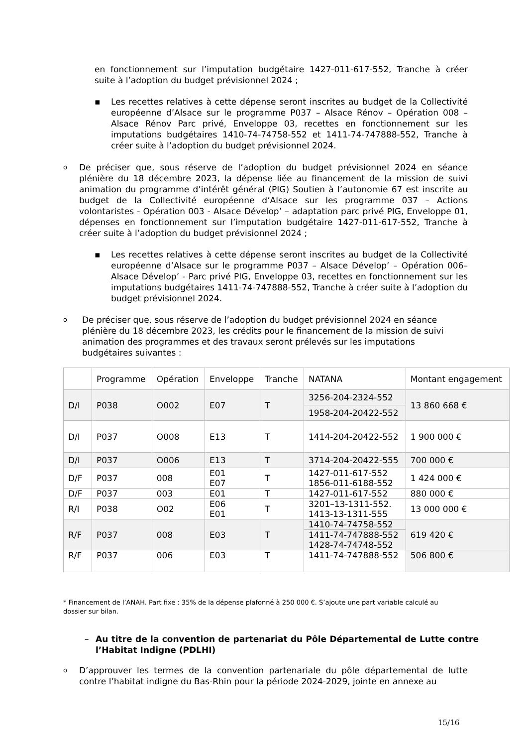en fonctionnement sur l’imputation budgétaire 1427-011-617-552, Tranche à créer suite à l’adoption du budget prévisionnel 2024 ;
▪ Les recettes relatives à cette dépense seront inscrites au budget de la Collectivité européenne d’Alsace sur le programme P037 – Alsace Rénov – Opération 008 – Alsace Rénov Parc privé, Enveloppe 03, recettes en fonctionnement sur les imputations budgétaires 1410-74-74758-552 et 1411-74-747888-552, Tranche à créer suite à l’adoption du budget prévisionnel 2024.
o De préciser que, sous réserve de l’adoption du budget prévisionnel 2024 en séance plénière du 18 décembre 2023, la dépense liée au financement de la mission de suivi animation du programme d’intérêt général (PIG) Soutien à l’autonomie 67 est inscrite au budget de la Collectivité européenne d’Alsace sur les programme 037 – Actions volontaristes - Opération 003 - Alsace Dévelop’ – adaptation parc privé PIG, Enveloppe 01, dépenses en fonctionnement sur l’imputation budgétaire 1427-011-617-552, Tranche à créer suite à l’adoption du budget prévisionnel 2024 ;
▪ Les recettes relatives à cette dépense seront inscrites au budget de la Collectivité européenne d’Alsace sur le programme P037 – Alsace Dévelop’ – Opération 006– Alsace Dévelop’ - Parc privé PIG, Enveloppe 03, recettes en fonctionnement sur les imputations budgétaires 1411-74-747888-552, Tranche à créer suite à l’adoption du budget prévisionnel 2024.
o De préciser que, sous réserve de l’adoption du budget prévisionnel 2024 en séance plénière du 18 décembre 2023, les crédits pour le financement de la mission de suivi animation des programmes et des travaux seront prélevés sur les imputations budgétaires suivantes :
| | Programme | Opération | Enveloppe | Tranche | NATANA | Montant engagement |
| D/I | P038 | O002 | E07 | T | 3256-204-2324-552 | 13 860 668 € |
| | | | | | 1958-204-20422-552 | |
| D/I | P037 | O008 | E13 | T | 1414-204-20422-552 | 1 900 000 € |
| D/I | P037 | O006 | E13 | T | 3714-204-20422-555 | 700 000 € |
| D/F | P037 | 008 | E01 E07 | T | 1427-011-617-552 1856-011-6188-552 | 1 424 000 € |
| D/F | P037 | 003 | E01 | T | 1427-011-617-552 | 880 000 € |
| R/I | P038 | O02 | E06 E01 | T | 3201–13-1311-552. 1413-13-1311-555 | 13 000 000 € |
| R/F | P037 | 008 | E03 | T | 1410-74-74758-552 | 619 420 € |
| | | | | | 1411-74-747888-552 1428-74-74748-552 | |
| R/F | P037 | 006 | E03 | T | 1411-74-747888-552 | 506 800 € |
* Financement de l’ANAH. Part fixe : 35% de la dépense plafonné à 250 000 €. S’ajoute une part variable calculé au dossier sur bilan.
– Au titre de la convention de partenariat du Pôle Départemental de Lutte contre l’Habitat Indigne (PDLHI)
o D’approuver les termes de la convention partenariale du pôle départemental de lutte contre l’habitat indigne du Bas-Rhin pour la période 2024-2029, jointe en annexe au
15/16